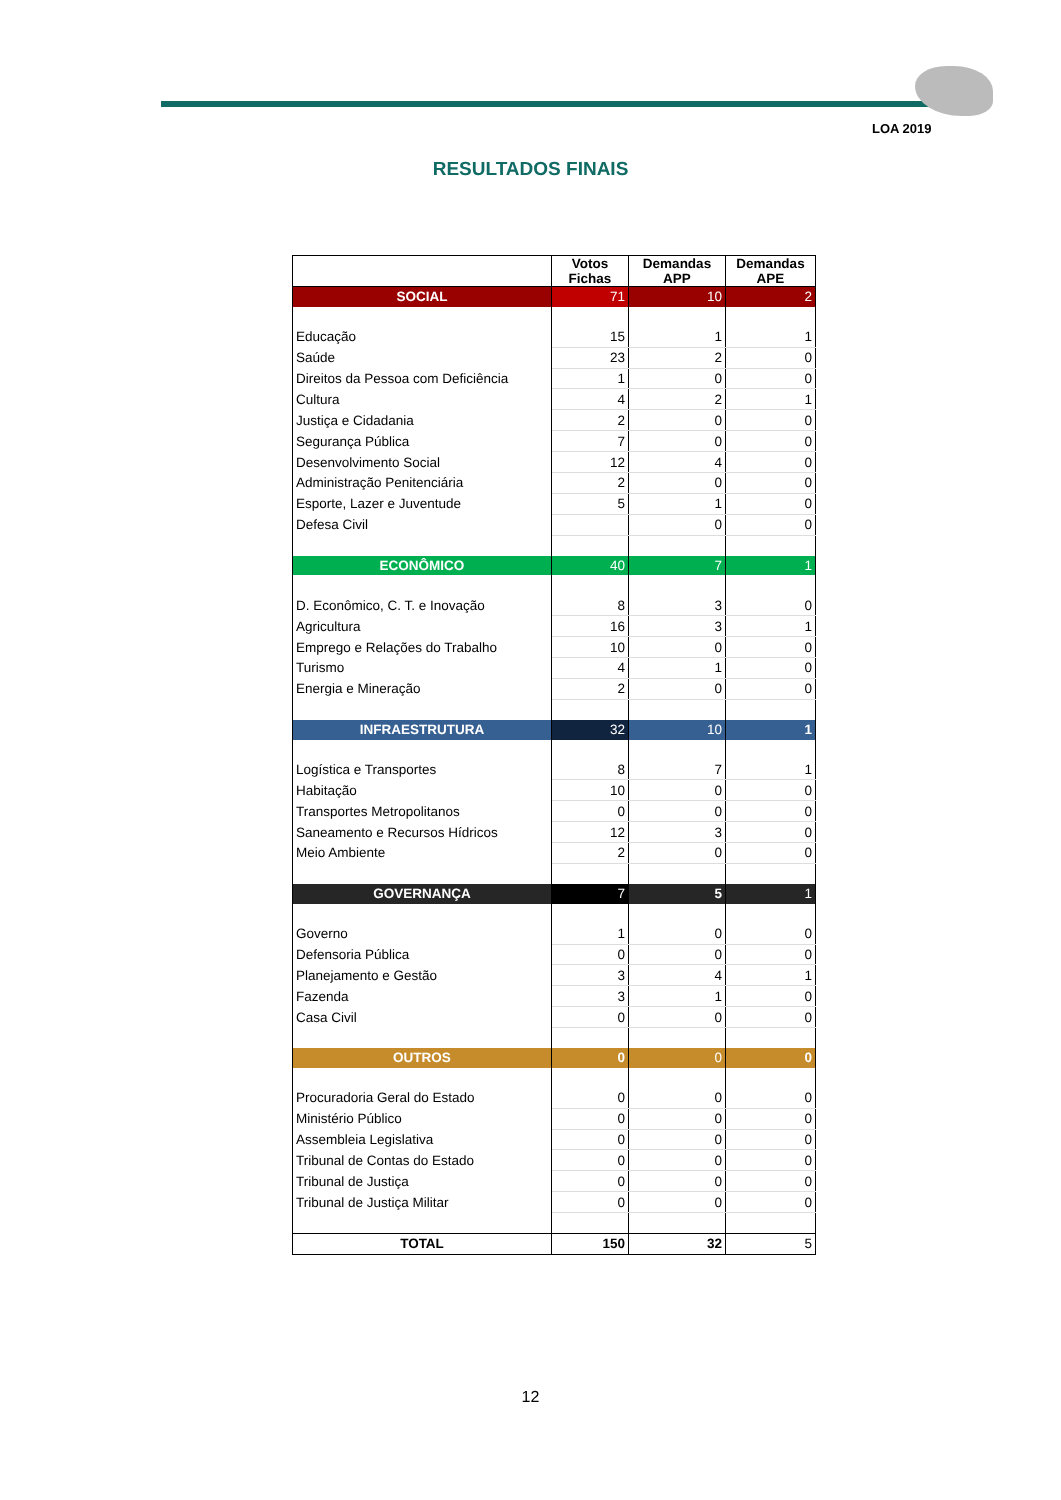LOA 2019
RESULTADOS FINAIS
| | Votos Fichas | Demandas APP | Demandas APE |
| --- | --- | --- | --- |
| SOCIAL | 71 | 10 | 2 |
| Educação | 15 | 1 | 1 |
| Saúde | 23 | 2 | 0 |
| Direitos da Pessoa com Deficiência | 1 | 0 | 0 |
| Cultura | 4 | 2 | 1 |
| Justiça e Cidadania | 2 | 0 | 0 |
| Segurança Pública | 7 | 0 | 0 |
| Desenvolvimento Social | 12 | 4 | 0 |
| Administração Penitenciária | 2 | 0 | 0 |
| Esporte, Lazer e Juventude | 5 | 1 | 0 |
| Defesa Civil | | 0 | 0 |
| ECONÔMICO | 40 | 7 | 1 |
| D. Econômico, C. T. e Inovação | 8 | 3 | 0 |
| Agricultura | 16 | 3 | 1 |
| Emprego e Relações do Trabalho | 10 | 0 | 0 |
| Turismo | 4 | 1 | 0 |
| Energia e Mineração | 2 | 0 | 0 |
| INFRAESTRUTURA | 32 | 10 | 1 |
| Logística e Transportes | 8 | 7 | 1 |
| Habitação | 10 | 0 | 0 |
| Transportes Metropolitanos | 0 | 0 | 0 |
| Saneamento e Recursos Hídricos | 12 | 3 | 0 |
| Meio Ambiente | 2 | 0 | 0 |
| GOVERNANÇA | 7 | 5 | 1 |
| Governo | 1 | 0 | 0 |
| Defensoria Pública | 0 | 0 | 0 |
| Planejamento e Gestão | 3 | 4 | 1 |
| Fazenda | 3 | 1 | 0 |
| Casa Civil | 0 | 0 | 0 |
| OUTROS | 0 | 0 | 0 |
| Procuradoria Geral do Estado | 0 | 0 | 0 |
| Ministério Público | 0 | 0 | 0 |
| Assembleia Legislativa | 0 | 0 | 0 |
| Tribunal de Contas do Estado | 0 | 0 | 0 |
| Tribunal de Justiça | 0 | 0 | 0 |
| Tribunal de Justiça Militar | 0 | 0 | 0 |
| TOTAL | 150 | 32 | 5 |
12